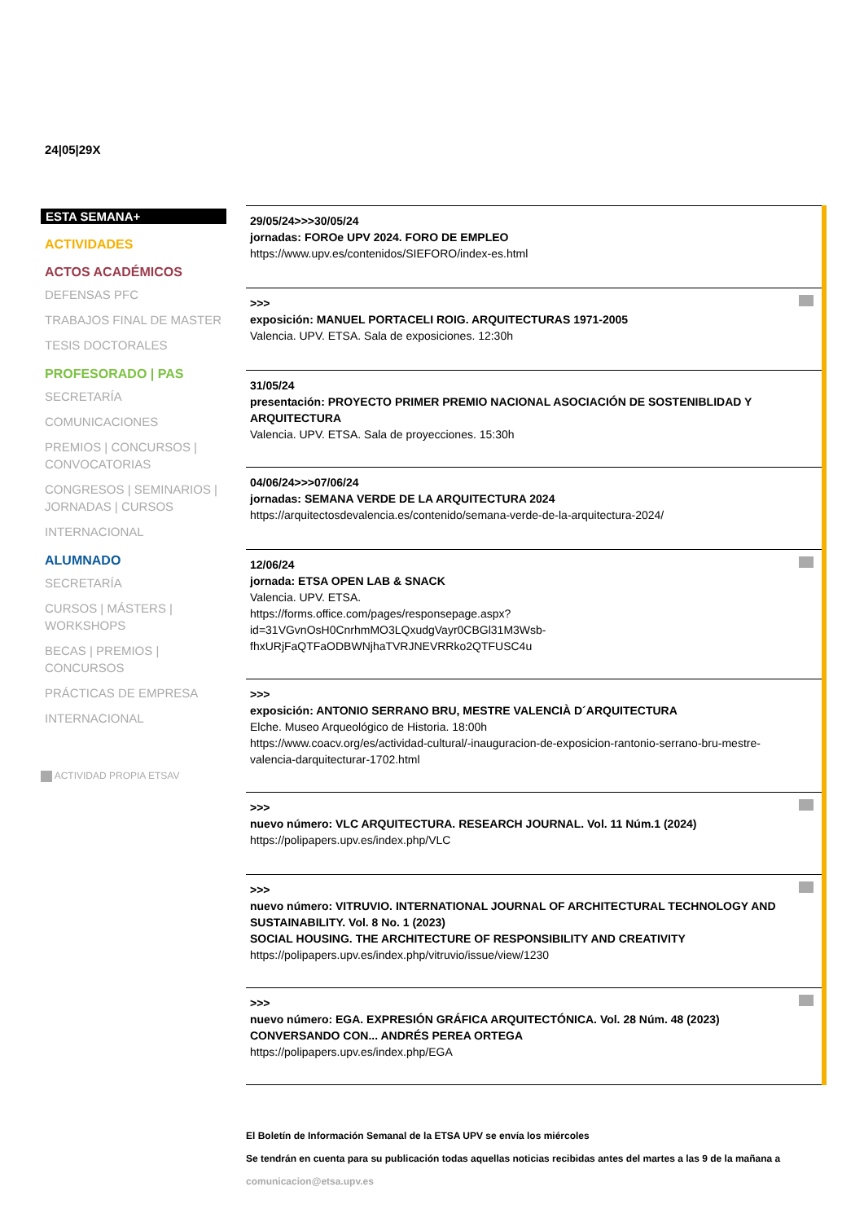24|05|29X
ESTA SEMANA+
ACTIVIDADES
ACTOS ACADÉMICOS
DEFENSAS PFC
TRABAJOS FINAL DE MASTER
TESIS DOCTORALES
PROFESORADO | PAS
SECRETARÍA
COMUNICACIONES
PREMIOS | CONCURSOS | CONVOCATORIAS
CONGRESOS | SEMINARIOS | JORNADAS | CURSOS
INTERNACIONAL
ALUMNADO
SECRETARÍA
CURSOS | MÁSTERS | WORKSHOPS
BECAS | PREMIOS | CONCURSOS
PRÁCTICAS DE EMPRESA
INTERNACIONAL
ACTIVIDAD PROPIA ETSAV
29/05/24>>>30/05/24
jornadas: FOROe UPV 2024. FORO DE EMPLEO
https://www.upv.es/contenidos/SIEFORO/index-es.html
>>>
exposición: MANUEL PORTACELI ROIG. ARQUITECTURAS 1971-2005
Valencia. UPV. ETSA. Sala de exposiciones. 12:30h
31/05/24
presentación: PROYECTO PRIMER PREMIO NACIONAL ASOCIACIÓN DE SOSTENIBLIDAD Y ARQUITECTURA
Valencia. UPV. ETSA. Sala de proyecciones. 15:30h
04/06/24>>>07/06/24
jornadas: SEMANA VERDE DE LA ARQUITECTURA 2024
https://arquitectosdevalencia.es/contenido/semana-verde-de-la-arquitectura-2024/
12/06/24
jornada: ETSA OPEN LAB & SNACK
Valencia. UPV. ETSA.
https://forms.office.com/pages/responsepage.aspx?id=31VGvnOsH0CnrhmMO3LQxudgVayr0CBGl31M3Wsb-fhxURjFaQTFaODBWNjhaTVRJNEVRRko2QTFUSC4u
>>>
exposición: ANTONIO SERRANO BRU, MESTRE VALENCIÀ D´ARQUITECTURA
Elche. Museo Arqueológico de Historia. 18:00h
https://www.coacv.org/es/actividad-cultural/-inauguracion-de-exposicion-rantonio-serrano-bru-mestre-valencia-darquitecturar-1702.html
>>>
nuevo número: VLC ARQUITECTURA. RESEARCH JOURNAL. Vol. 11 Núm.1 (2024)
https://polipapers.upv.es/index.php/VLC
>>>
nuevo número: VITRUVIO. INTERNATIONAL JOURNAL OF ARCHITECTURAL TECHNOLOGY AND SUSTAINABILITY. Vol. 8 No. 1 (2023)
SOCIAL HOUSING. THE ARCHITECTURE OF RESPONSIBILITY AND CREATIVITY
https://polipapers.upv.es/index.php/vitruvio/issue/view/1230
>>>
nuevo número: EGA. EXPRESIÓN GRÁFICA ARQUITECTÓNICA. Vol. 28 Núm. 48 (2023)
CONVERSANDO CON... ANDRÉS PEREA ORTEGA
https://polipapers.upv.es/index.php/EGA
El Boletín de Información Semanal de la ETSA UPV se envía los miércoles
Se tendrán en cuenta para su publicación todas aquellas noticias recibidas antes del martes a las 9 de la mañana a comunicacion@etsa.upv.es